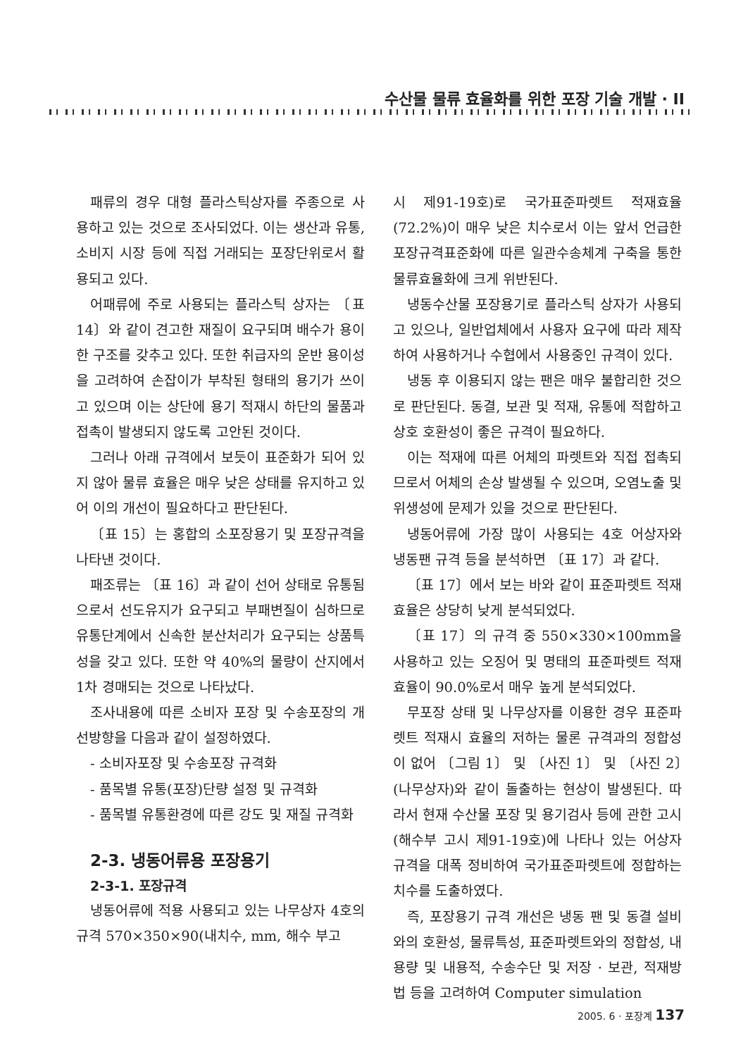수산물 물류 효율화를 위한 포장 기술 개발 · II
패류의 경우 대형 플라스틱상자를 주종으로 사용하고 있는 것으로 조사되었다. 이는 생산과 유통, 소비지 시장 등에 직접 거래되는 포장단위로서 활용되고 있다.
어패류에 주로 사용되는 플라스틱 상자는 〔표 14〕와 같이 견고한 재질이 요구되며 배수가 용이한 구조를 갖추고 있다. 또한 취급자의 운반 용이성을 고려하여 손잡이가 부착된 형태의 용기가 쓰이고 있으며 이는 상단에 용기 적재시 하단의 물품과 접촉이 발생되지 않도록 고안된 것이다.
그러나 아래 규격에서 보듯이 표준화가 되어 있지 않아 물류 효율은 매우 낮은 상태를 유지하고 있어 이의 개선이 필요하다고 판단된다.
〔표 15〕는 홍합의 소포장용기 및 포장규격을 나타낸 것이다.
패조류는 〔표 16〕과 같이 선어 상태로 유통됨으로서 선도유지가 요구되고 부패변질이 심하므로 유통단계에서 신속한 분산처리가 요구되는 상품특성을 갖고 있다. 또한 약 40%의 물량이 산지에서 1차 경매되는 것으로 나타났다.
조사내용에 따른 소비자 포장 및 수송포장의 개선방향을 다음과 같이 설정하였다.
- 소비자포장 및 수송포장 규격화
- 품목별 유통(포장)단량 설정 및 규격화
- 품목별 유통환경에 따른 강도 및 재질 규격화
2-3. 냉동어류용 포장용기
2-3-1. 포장규격
냉동어류에 적용 사용되고 있는 나무상자 4호의 규격 570×350×90(내치수, mm, 해수 부고
시 제91-19호)로 국가표준파렛트 적재효율(72.2%)이 매우 낮은 치수로서 이는 앞서 언급한 포장규격표준화에 따른 일관수송체계 구축을 통한 물류효율화에 크게 위반된다.
냉동수산물 포장용기로 플라스틱 상자가 사용되고 있으나, 일반업체에서 사용자 요구에 따라 제작하여 사용하거나 수협에서 사용중인 규격이 있다.
냉동 후 이용되지 않는 팬은 매우 불합리한 것으로 판단된다. 동결, 보관 및 적재, 유통에 적합하고 상호 호환성이 좋은 규격이 필요하다.
이는 적재에 따른 어체의 파렛트와 직접 접촉되므로서 어체의 손상 발생될 수 있으며, 오염노출 및 위생성에 문제가 있을 것으로 판단된다.
냉동어류에 가장 많이 사용되는 4호 어상자와 냉동팬 규격 등을 분석하면 〔표 17〕과 같다.
〔표 17〕에서 보는 바와 같이 표준파렛트 적재효율은 상당히 낮게 분석되었다.
〔표 17〕의 규격 중 550×330×100mm을 사용하고 있는 오징어 및 명태의 표준파렛트 적재효율이 90.0%로서 매우 높게 분석되었다.
무포장 상태 및 나무상자를 이용한 경우 표준파렛트 적재시 효율의 저하는 물론 규격과의 정합성이 없어 〔그림 1〕 및 〔사진 1〕 및 〔사진 2〕(나무상자)와 같이 돌출하는 현상이 발생된다. 따라서 현재 수산물 포장 및 용기검사 등에 관한 고시(해수부 고시 제91-19호)에 나타나 있는 어상자 규격을 대폭 정비하여 국가표준파렛트에 정합하는 치수를 도출하였다.
즉, 포장용기 규격 개선은 냉동 팬 및 동결 설비와의 호환성, 물류특성, 표준파렛트와의 정합성, 내용량 및 내용적, 수송수단 및 저장 · 보관, 적재방법 등을 고려하여 Computer simulation
2005. 6 · 포장계 137